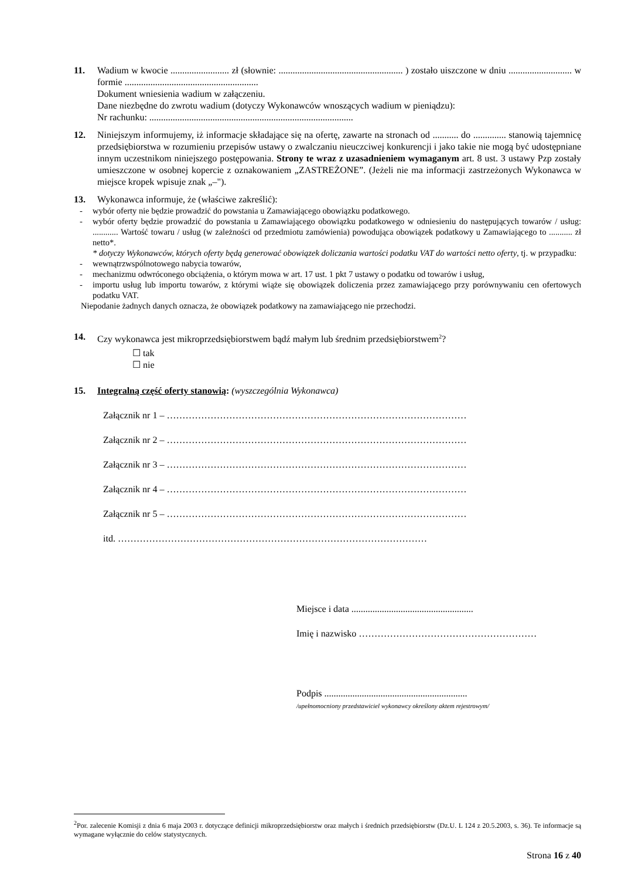11. Wadium w kwocie ......................... zł (słownie: ..................................................... ) zostało uiszczone w dniu ........................... w formie .........................................................
Dokument wniesienia wadium w załączeniu.
Dane niezbędne do zwrotu wadium (dotyczy Wykonawców wnoszących wadium w pieniądzu):
Nr rachunku: .......................................................................................
12. Niniejszym informujemy, iż informacje składające się na ofertę, zawarte na stronach od ........... do .............. stanowią tajemnicę przedsiębiorstwa w rozumieniu przepisów ustawy o zwalczaniu nieuczciwej konkurencji i jako takie nie mogą być udostępniane innym uczestnikom niniejszego postępowania. Strony te wraz z uzasadnieniem wymaganym art. 8 ust. 3 ustawy Pzp zostały umieszczone w osobnej kopercie z oznakowaniem „ZASTREŻONE”. (Jeżeli nie ma informacji zastrzeżonych Wykonawca w miejsce kropek wpisuje znak „–").
13. Wykonawca informuje, że (właściwe zakreślić):
- wybór oferty nie będzie prowadzić do powstania u Zamawiającego obowiązku podatkowego.
- wybór oferty będzie prowadzić do powstania u Zamawiającego obowiązku podatkowego w odniesieniu do następujących towarów / usług: ............ Wartość towaru / usług (w zależności od przedmiotu zamówienia) powodująca obowiązek podatkowy u Zamawiającego to ........... zł netto*.
* dotyczy Wykonawców, których oferty będą generować obowiązek doliczania wartości podatku VAT do wartości netto oferty, tj. w przypadku:
- wewnątrzwspólnotowego nabycia towarów,
- mechanizmu odwróconego obciążenia, o którym mowa w art. 17 ust. 1 pkt 7 ustawy o podatku od towarów i usług,
- importu usług lub importu towarów, z którymi wiąże się obowiązek doliczenia przez zamawiającego przy porównywaniu cen ofertowych podatku VAT.
Niepodanie żadnych danych oznacza, że obowiązek podatkowy na zamawiającego nie przechodzi.
14. Czy wykonawca jest mikroprzedsiębiorstwem bądź małym lub średnim przedsiębiorstwem<sup>2</sup>?
☐ tak
☐ nie
15. Integralną część oferty stanowią: (wyszczególnia Wykonawca)
Załącznik nr 1 – ……………………………………………………………………………………
Załącznik nr 2 – ……………………………………………………………………………………
Załącznik nr 3 – ……………………………………………………………………………………
Załącznik nr 4 – ……………………………………………………………………………………
Załącznik nr 5 – ……………………………………………………………………………………
itd. ………………………………………………………………………………………
Miejsce i data ....................................................
Imię i nazwisko …………………………………………………
Podpis .............................................................
/upełnomocniony przedstawiciel wykonawcy określony aktem rejestrowym/
<sup>2</sup> Por. zalecenie Komisji z dnia 6 maja 2003 r. dotyczące definicji mikroprzedsiębiorstw oraz małych i średnich przedsiębiorstw (Dz.U. L 124 z 20.5.2003, s. 36). Te informacje są wymagane wyłącznie do celów statystycznych.
Strona 16 z 40